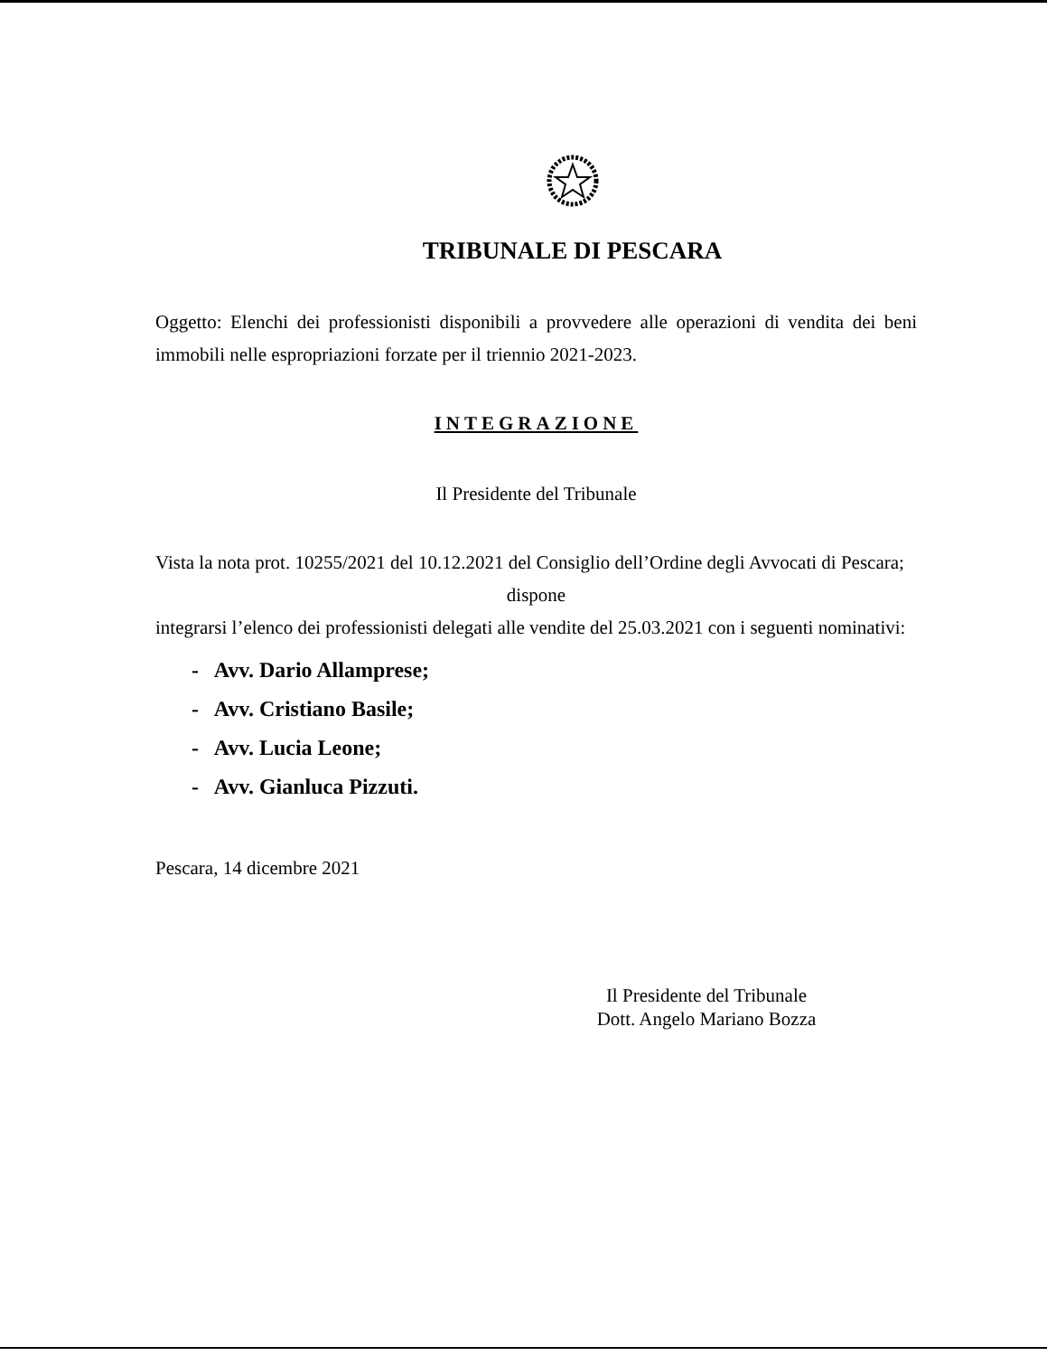TRIBUNALE DI PESCARA
Oggetto: Elenchi dei professionisti disponibili a provvedere alle operazioni di vendita dei beni immobili nelle espropriazioni forzate per il triennio 2021-2023.
INTEGRAZIONE
Il Presidente del Tribunale
Vista la nota prot. 10255/2021 del 10.12.2021 del Consiglio dell’Ordine degli Avvocati di Pescara;
dispone
integrarsi l’elenco dei professionisti delegati alle vendite del 25.03.2021 con i seguenti nominativi:
- Avv. Dario Allamprese;
- Avv. Cristiano Basile;
- Avv. Lucia Leone;
- Avv. Gianluca Pizzuti.
Pescara, 14 dicembre 2021
Il Presidente del Tribunale
Dott. Angelo Mariano Bozza